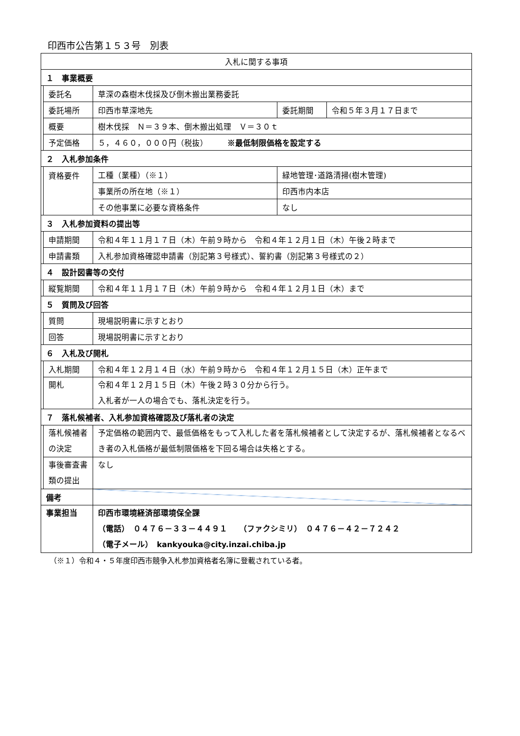印西市公告第１５３号　別表
| 入札に関する事項 | | | | |
| １ 事業概要 | | | | |
| | 委託名 | 草深の森樹木伐採及び倒木搬出業務委託 | | |
| | 委託場所 | 印西市草深地先 | 委託期間 | 令和５年３月１７日まで |
| | 概要 | 樹木伐採 Ｎ＝３９本、倒木搬出処理 Ｖ＝３０ｔ | | |
| | 予定価格 | ５，４６０，０００円（税抜） ※最低制限価格を設定する | | |
| ２ 入札参加条件 | | | | |
| | 資格要件 | 工種（業種）（※１） | 緑地管理･道路清掃(樹木管理) | |
| | | 事業所の所在地（※１） | 印西市内本店 | |
| | | その他事業に必要な資格条件 | なし | |
| ３ 入札参加資料の提出等 | | | | |
| | 申請期間 | 令和４年１１月１７日（木）午前９時から 令和４年１２月１日（木）午後２時まで | | |
| | 申請書類 | 入札参加資格確認申請書（別記第３号様式）、誓約書（別記第３号様式の２） | | |
| ４ 設計図書等の交付 | | | | |
| | 縦覧期間 | 令和４年１１月１７日（木）午前９時から 令和４年１２月１日（木）まで | | |
| ５ 質問及び回答 | | | | |
| | 質問 | 現場説明書に示すとおり | | |
| | 回答 | 現場説明書に示すとおり | | |
| ６ 入札及び開札 | | | | |
| | 入札期間 | 令和４年１２月１４日（水）午前９時から 令和４年１２月１５日（木）正午まで | | |
| | 開札 | 令和４年１２月１５日（木）午後２時３０分から行う。 入札者が一人の場合でも、落札決定を行う。 | | |
| ７ 落札候補者、入札参加資格確認及び落札者の決定 | | | | |
| | 落札候補者の決定 | 予定価格の範囲内で、最低価格をもって入札した者を落札候補者として決定するが、落札候補者となるべき者の入札価格が最低制限価格を下回る場合は失格とする。 | | |
| | 事後審査書類の提出 | なし | | |
| 備考 | | | | |
| 事業担当 | | 印西市環境経済部環境保全課 （電話） ０４７６－３３－４４９１ （ファクシミリ） ０４７６－４２－７２４２ （電子メール） kankyouka@city.inzai.chiba.jp | | |
（※１）令和４・５年度印西市競争入札参加資格者名簿に登載されている者。